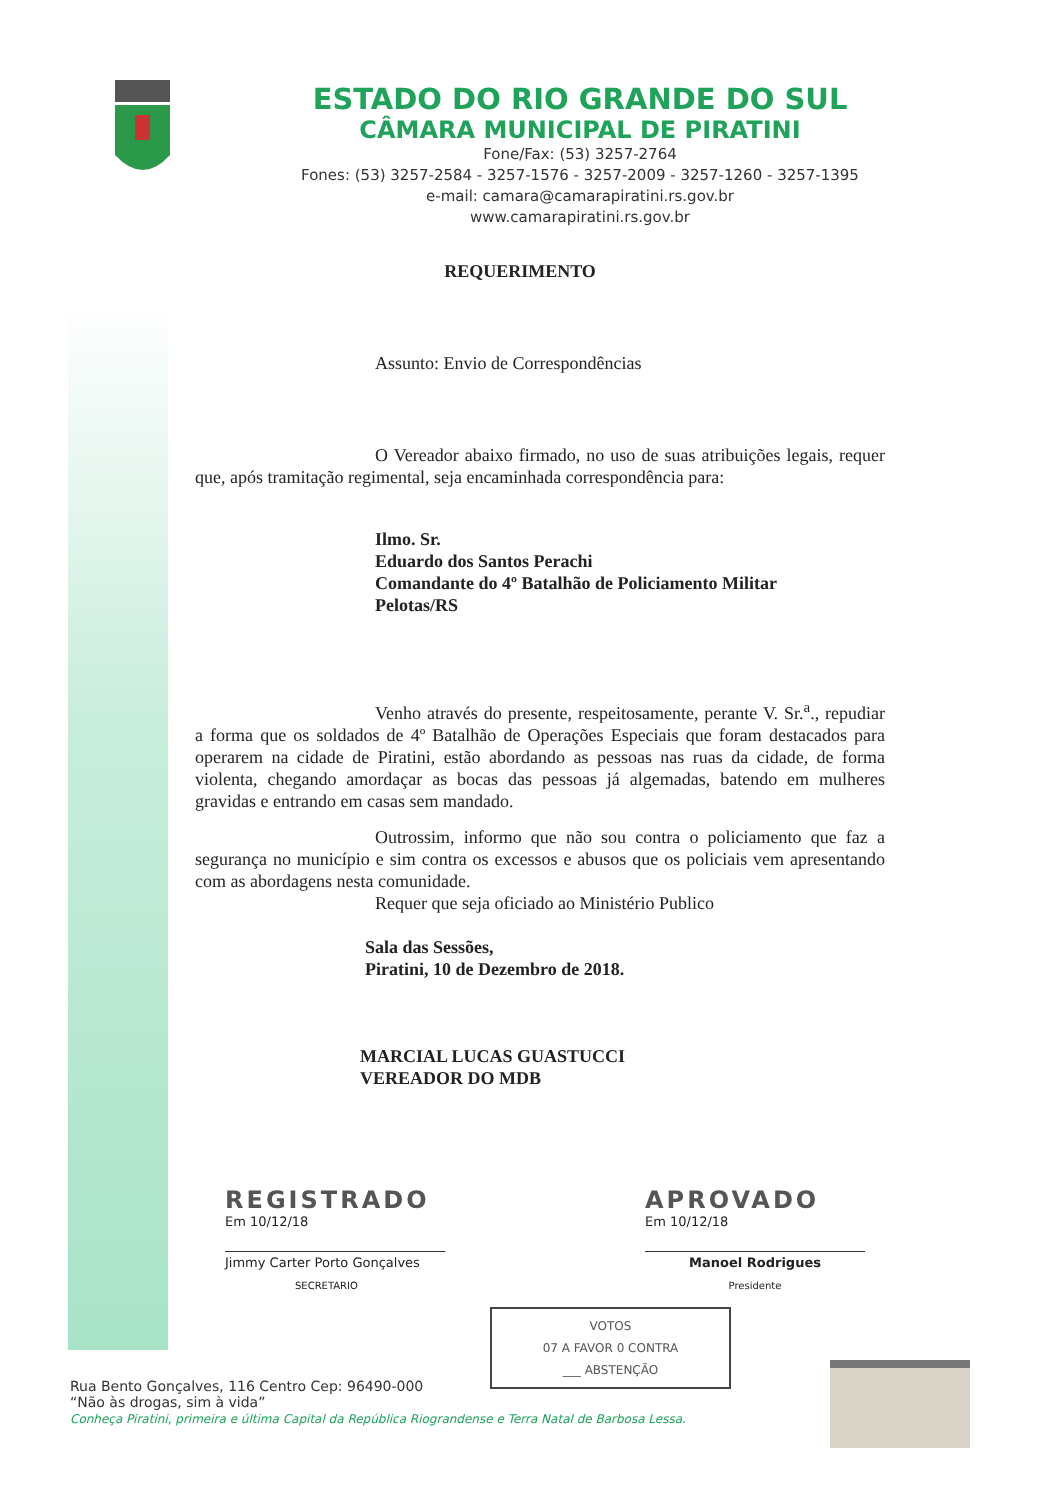ESTADO DO RIO GRANDE DO SUL
CÂMARA MUNICIPAL DE PIRATINI
Fone/Fax: (53) 3257-2764
Fones: (53) 3257-2584 - 3257-1576 - 3257-2009 - 3257-1260 - 3257-1395
e-mail: camara@camarapiratini.rs.gov.br
www.camarapiratini.rs.gov.br
REQUERIMENTO
Assunto: Envio de Correspondências
O Vereador abaixo firmado, no uso de suas atribuições legais, requer que, após tramitação regimental, seja encaminhada correspondência para:
Ilmo. Sr.
Eduardo dos Santos Perachi
Comandante do 4º Batalhão de Policiamento Militar
Pelotas/RS
Venho através do presente, respeitosamente, perante V. Sr.<sup>a</sup>., repudiar a forma que os soldados de 4º Batalhão de Operações Especiais que foram destacados para operarem na cidade de Piratini, estão abordando as pessoas nas ruas da cidade, de forma violenta, chegando amordaçar as bocas das pessoas já algemadas, batendo em mulheres gravidas e entrando em casas sem mandado.
Outrossim, informo que não sou contra o policiamento que faz a segurança no município e sim contra os excessos e abusos que os policiais vem apresentando com as abordagens nesta comunidade.
Requer que seja oficiado ao Ministério Publico
Sala das Sessões,
Piratini, 10 de Dezembro de 2018.
MARCIAL LUCAS GUASTUCCI
VEREADOR DO MDB
REGISTRADO
Em 10/12/18
Jimmy Carter Porto Gonçalves
SECRETARIO
APROVADO
Em 10/12/18
Manoel Rodrigues
Presidente
VOTOS
07 A FAVOR 0 CONTRA
___ ABSTENÇÃO
Rua Bento Gonçalves, 116 Centro Cep: 96490-000
“Não às drogas, sim à vida”
Conheça Piratini, primeira e última Capital da República Riograndense e Terra Natal de Barbosa Lessa.